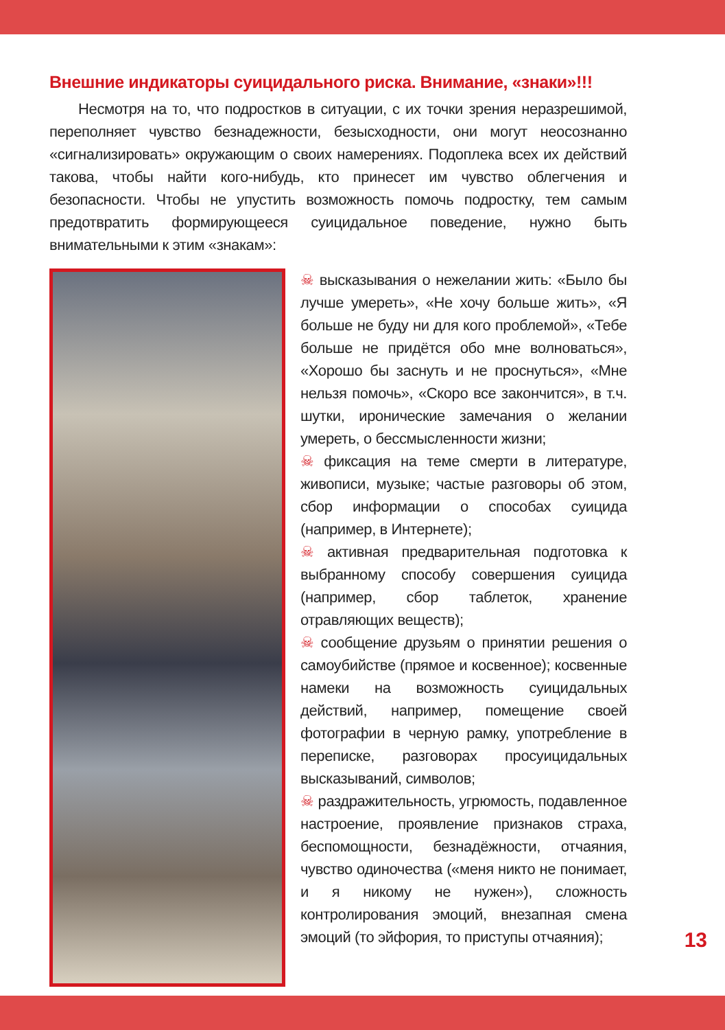Внешние индикаторы суицидального риска. Внимание, «знаки»!!!
Несмотря на то, что подростков в ситуации, с их точки зрения неразрешимой, переполняет чувство безнадежности, безысходности, они могут неосознанно «сигнализировать» окружающим о своих намерениях. Подоплека всех их действий такова, чтобы найти кого-нибудь, кто принесет им чувство облегчения и безопасности. Чтобы не упустить возможность помочь подростку, тем самым предотвратить формирующееся суицидальное поведение, нужно быть внимательными к этим «знакам»:
☠ высказывания о нежелании жить: «Было бы лучше умереть», «Не хочу больше жить», «Я больше не буду ни для кого проблемой», «Тебе больше не придётся обо мне волноваться», «Хорошо бы заснуть и не проснуться», «Мне нельзя помочь», «Скоро все закончится», в т.ч. шутки, иронические замечания о желании умереть, о бессмысленности жизни;
☠ фиксация на теме смерти в литературе, живописи, музыке; частые разговоры об этом, сбор информации о способах суицида (например, в Интернете);
☠ активная предварительная подготовка к выбранному способу совершения суицида (например, сбор таблеток, хранение отравляющих веществ);
☠ сообщение друзьям о принятии решения о самоубийстве (прямое и косвенное); косвенные намеки на возможность суицидальных действий, например, помещение своей фотографии в черную рамку, употребление в переписке, разговорах просуицидальных высказываний, символов;
☠ раздражительность, угрюмость, подавленное настроение, проявление признаков страха, беспомощности, безнадёжности, отчаяния, чувство одиночества («меня никто не понимает, и я никому не нужен»), сложность контролирования эмоций, внезапная смена эмоций (то эйфория, то приступы отчаяния);
13